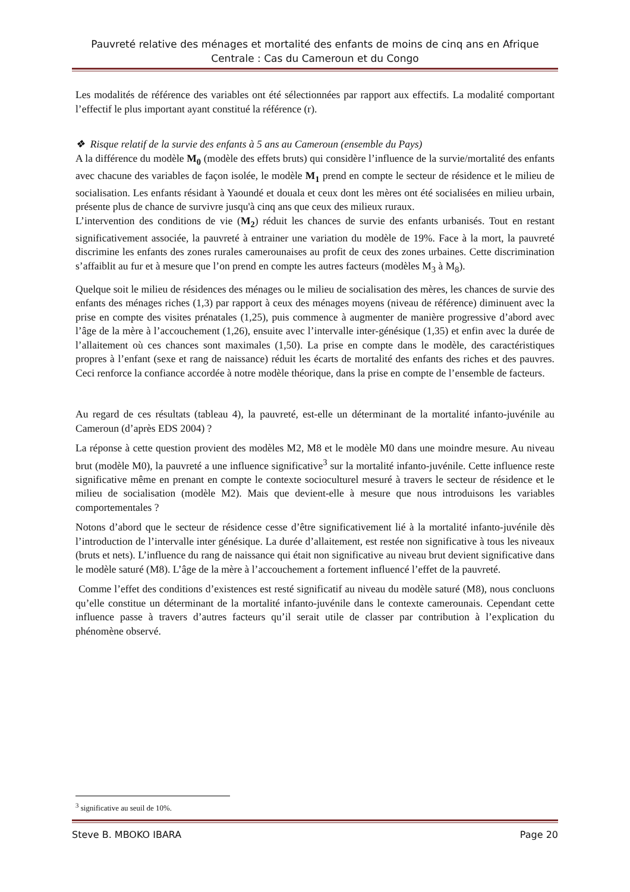Pauvreté relative des ménages et mortalité des enfants de moins de cinq ans en Afrique Centrale : Cas du Cameroun et du Congo
Les modalités de référence des variables ont été sélectionnées par rapport aux effectifs. La modalité comportant l’effectif le plus important ayant constitué la référence (r).
❖ Risque relatif de la survie des enfants à 5 ans au Cameroun (ensemble du Pays)
A la différence du modèle M<sub>0</sub> (modèle des effets bruts) qui considère l’influence de la survie/mortalité des enfants avec chacune des variables de façon isolée, le modèle M<sub>1</sub> prend en compte le secteur de résidence et le milieu de socialisation. Les enfants résidant à Yaoundé et douala et ceux dont les mères ont été socialisées en milieu urbain, présente plus de chance de survivre jusqu'à cinq ans que ceux des milieux ruraux.
L’intervention des conditions de vie (M<sub>2</sub>) réduit les chances de survie des enfants urbanisés. Tout en restant significativement associée, la pauvreté à entrainer une variation du modèle de 19%. Face à la mort, la pauvreté discrimine les enfants des zones rurales camerounaises au profit de ceux des zones urbaines. Cette discrimination s’affaiblit au fur et à mesure que l’on prend en compte les autres facteurs (modèles M<sub>3</sub> à M<sub>8</sub>).
Quelque soit le milieu de résidences des ménages ou le milieu de socialisation des mères, les chances de survie des enfants des ménages riches (1,3) par rapport à ceux des ménages moyens (niveau de référence) diminuent avec la prise en compte des visites prénatales (1,25), puis commence à augmenter de manière progressive d’abord avec l’âge de la mère à l’accouchement (1,26), ensuite avec l’intervalle inter-génésique (1,35) et enfin avec la durée de l’allaitement où ces chances sont maximales (1,50). La prise en compte dans le modèle, des caractéristiques propres à l’enfant (sexe et rang de naissance) réduit les écarts de mortalité des enfants des riches et des pauvres. Ceci renforce la confiance accordée à notre modèle théorique, dans la prise en compte de l’ensemble de facteurs.
Au regard de ces résultats (tableau 4), la pauvreté, est-elle un déterminant de la mortalité infanto-juvénile au Cameroun (d’après EDS 2004) ?
La réponse à cette question provient des modèles M2, M8 et le modèle M0 dans une moindre mesure. Au niveau brut (modèle M0), la pauvreté a une influence significative<sup>3</sup> sur la mortalité infanto-juvénile. Cette influence reste significative même en prenant en compte le contexte socioculturel mesuré à travers le secteur de résidence et le milieu de socialisation (modèle M2). Mais que devient-elle à mesure que nous introduisons les variables comportementales ?
Notons d’abord que le secteur de résidence cesse d’être significativement lié à la mortalité infanto-juvénile dès l’introduction de l’intervalle inter génésique. La durée d’allaitement, est restée non significative à tous les niveaux (bruts et nets). L’influence du rang de naissance qui était non significative au niveau brut devient significative dans le modèle saturé (M8). L’âge de la mère à l’accouchement a fortement influencé l’effet de la pauvreté.
Comme l’effet des conditions d’existences est resté significatif au niveau du modèle saturé (M8), nous concluons qu’elle constitue un déterminant de la mortalité infanto-juvénile dans le contexte camerounais. Cependant cette influence passe à travers d’autres facteurs qu’il serait utile de classer par contribution à l’explication du phénomène observé.
<sup>3</sup> significative au seuil de 10%.
Steve B. MBOKO IBARA Page 20